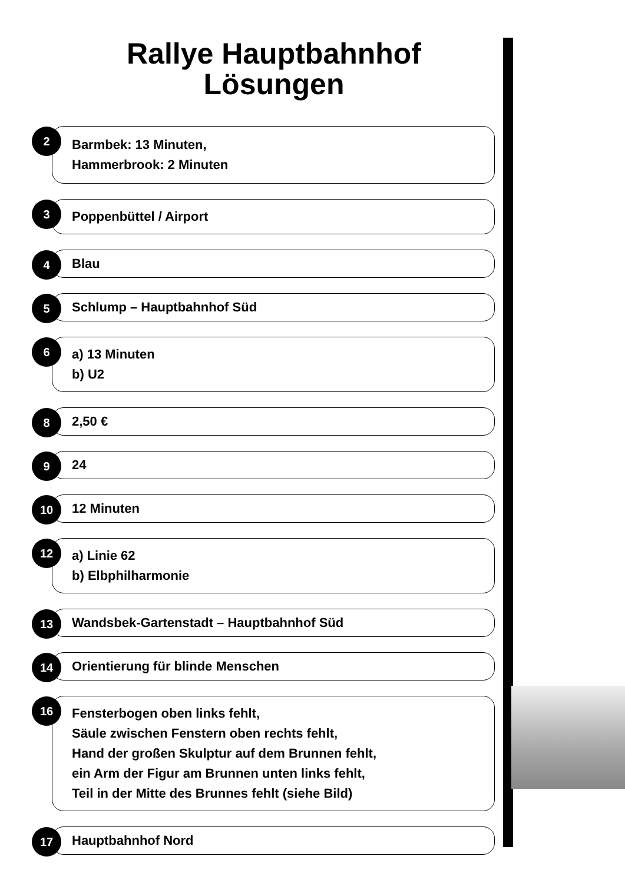Rallye Hauptbahnhof
Lösungen
2
Barmbek: 13 Minuten,
Hammerbrook: 2 Minuten
3
Poppenbüttel / Airport
4 Blau
5 Schlump – Hauptbahnhof Süd
6
a) 13 Minuten
b) U2
8 2,50 €
9 24
10 12 Minuten
12
a) Linie 62
b) Elbphilharmonie
13 Wandsbek-Gartenstadt – Hauptbahnhof Süd
14 Orientierung für blinde Menschen
16
Fensterbogen oben links fehlt,
Säule zwischen Fenstern oben rechts fehlt,
Hand der großen Skulptur auf dem Brunnen fehlt,
ein Arm der Figur am Brunnen unten links fehlt,
Teil in der Mitte des Brunnes fehlt (siehe Bild)
17 Hauptbahnhof Nord